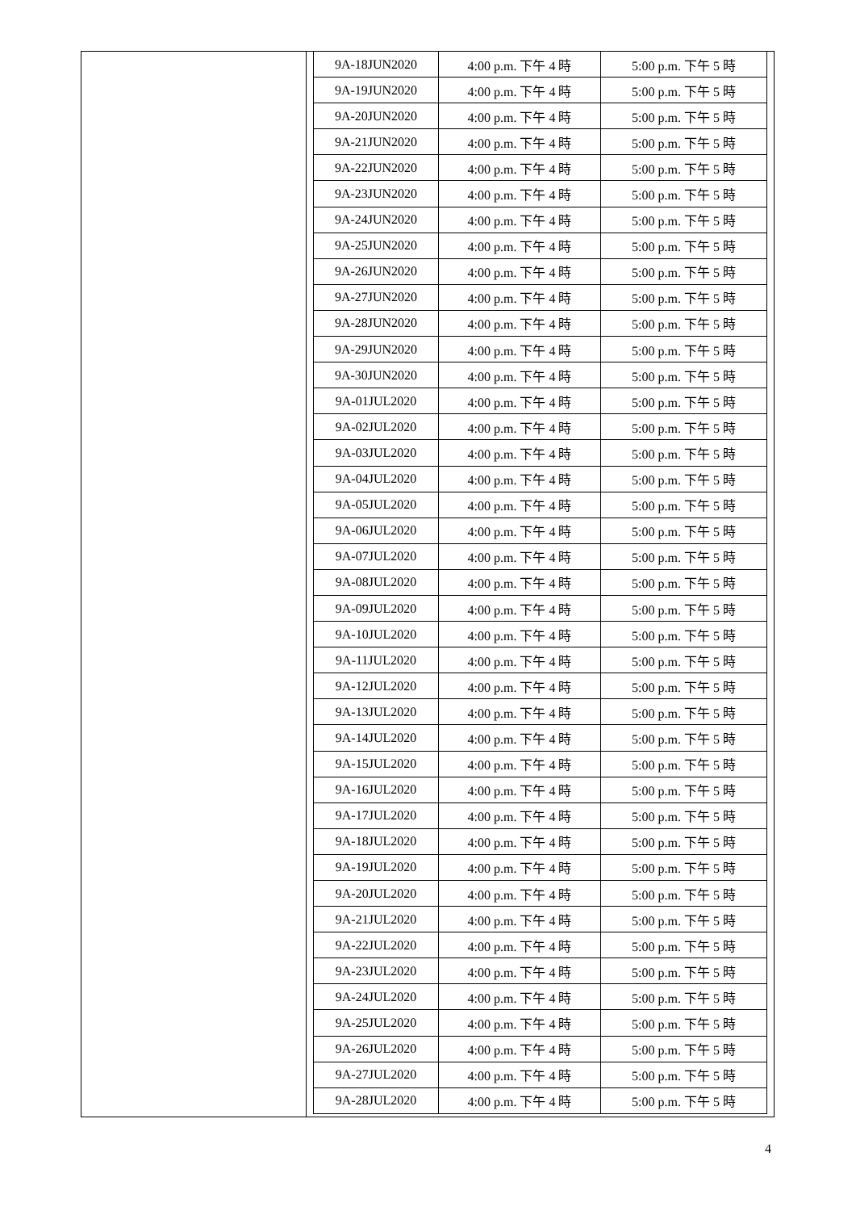| 9A-18JUN2020 | 4:00 p.m. 下午 4 時 | 5:00 p.m. 下午 5 時 |
| 9A-19JUN2020 | 4:00 p.m. 下午 4 時 | 5:00 p.m. 下午 5 時 |
| 9A-20JUN2020 | 4:00 p.m. 下午 4 時 | 5:00 p.m. 下午 5 時 |
| 9A-21JUN2020 | 4:00 p.m. 下午 4 時 | 5:00 p.m. 下午 5 時 |
| 9A-22JUN2020 | 4:00 p.m. 下午 4 時 | 5:00 p.m. 下午 5 時 |
| 9A-23JUN2020 | 4:00 p.m. 下午 4 時 | 5:00 p.m. 下午 5 時 |
| 9A-24JUN2020 | 4:00 p.m. 下午 4 時 | 5:00 p.m. 下午 5 時 |
| 9A-25JUN2020 | 4:00 p.m. 下午 4 時 | 5:00 p.m. 下午 5 時 |
| 9A-26JUN2020 | 4:00 p.m. 下午 4 時 | 5:00 p.m. 下午 5 時 |
| 9A-27JUN2020 | 4:00 p.m. 下午 4 時 | 5:00 p.m. 下午 5 時 |
| 9A-28JUN2020 | 4:00 p.m. 下午 4 時 | 5:00 p.m. 下午 5 時 |
| 9A-29JUN2020 | 4:00 p.m. 下午 4 時 | 5:00 p.m. 下午 5 時 |
| 9A-30JUN2020 | 4:00 p.m. 下午 4 時 | 5:00 p.m. 下午 5 時 |
| 9A-01JUL2020 | 4:00 p.m. 下午 4 時 | 5:00 p.m. 下午 5 時 |
| 9A-02JUL2020 | 4:00 p.m. 下午 4 時 | 5:00 p.m. 下午 5 時 |
| 9A-03JUL2020 | 4:00 p.m. 下午 4 時 | 5:00 p.m. 下午 5 時 |
| 9A-04JUL2020 | 4:00 p.m. 下午 4 時 | 5:00 p.m. 下午 5 時 |
| 9A-05JUL2020 | 4:00 p.m. 下午 4 時 | 5:00 p.m. 下午 5 時 |
| 9A-06JUL2020 | 4:00 p.m. 下午 4 時 | 5:00 p.m. 下午 5 時 |
| 9A-07JUL2020 | 4:00 p.m. 下午 4 時 | 5:00 p.m. 下午 5 時 |
| 9A-08JUL2020 | 4:00 p.m. 下午 4 時 | 5:00 p.m. 下午 5 時 |
| 9A-09JUL2020 | 4:00 p.m. 下午 4 時 | 5:00 p.m. 下午 5 時 |
| 9A-10JUL2020 | 4:00 p.m. 下午 4 時 | 5:00 p.m. 下午 5 時 |
| 9A-11JUL2020 | 4:00 p.m. 下午 4 時 | 5:00 p.m. 下午 5 時 |
| 9A-12JUL2020 | 4:00 p.m. 下午 4 時 | 5:00 p.m. 下午 5 時 |
| 9A-13JUL2020 | 4:00 p.m. 下午 4 時 | 5:00 p.m. 下午 5 時 |
| 9A-14JUL2020 | 4:00 p.m. 下午 4 時 | 5:00 p.m. 下午 5 時 |
| 9A-15JUL2020 | 4:00 p.m. 下午 4 時 | 5:00 p.m. 下午 5 時 |
| 9A-16JUL2020 | 4:00 p.m. 下午 4 時 | 5:00 p.m. 下午 5 時 |
| 9A-17JUL2020 | 4:00 p.m. 下午 4 時 | 5:00 p.m. 下午 5 時 |
| 9A-18JUL2020 | 4:00 p.m. 下午 4 時 | 5:00 p.m. 下午 5 時 |
| 9A-19JUL2020 | 4:00 p.m. 下午 4 時 | 5:00 p.m. 下午 5 時 |
| 9A-20JUL2020 | 4:00 p.m. 下午 4 時 | 5:00 p.m. 下午 5 時 |
| 9A-21JUL2020 | 4:00 p.m. 下午 4 時 | 5:00 p.m. 下午 5 時 |
| 9A-22JUL2020 | 4:00 p.m. 下午 4 時 | 5:00 p.m. 下午 5 時 |
| 9A-23JUL2020 | 4:00 p.m. 下午 4 時 | 5:00 p.m. 下午 5 時 |
| 9A-24JUL2020 | 4:00 p.m. 下午 4 時 | 5:00 p.m. 下午 5 時 |
| 9A-25JUL2020 | 4:00 p.m. 下午 4 時 | 5:00 p.m. 下午 5 時 |
| 9A-26JUL2020 | 4:00 p.m. 下午 4 時 | 5:00 p.m. 下午 5 時 |
| 9A-27JUL2020 | 4:00 p.m. 下午 4 時 | 5:00 p.m. 下午 5 時 |
| 9A-28JUL2020 | 4:00 p.m. 下午 4 時 | 5:00 p.m. 下午 5 時 |
4